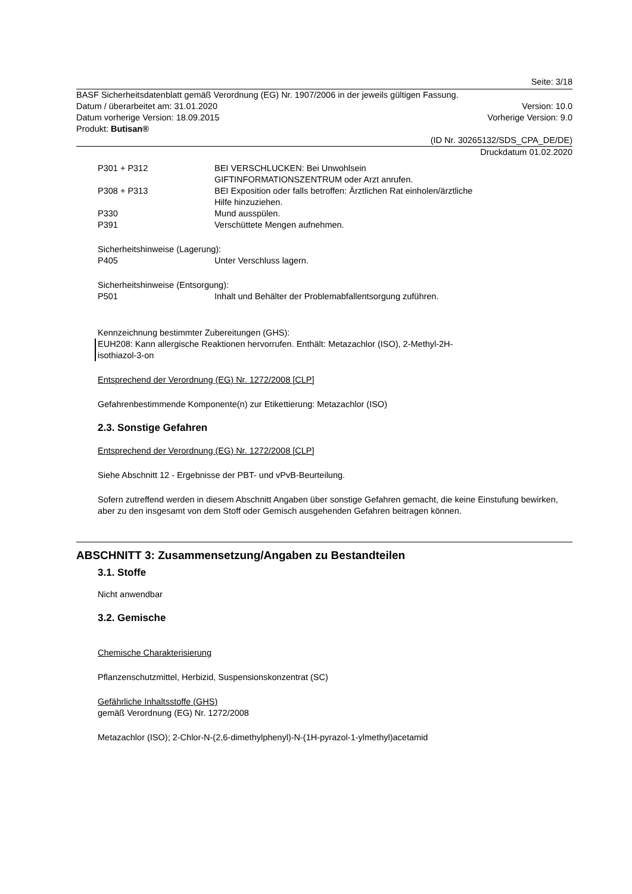Seite: 3/18
BASF Sicherheitsdatenblatt gemäß Verordnung (EG) Nr. 1907/2006 in der jeweils gültigen Fassung.
Datum / überarbeitet am: 31.01.2020 Version: 10.0
Datum vorherige Version: 18.09.2015 Vorherige Version: 9.0
Produkt: Butisan®
(ID Nr. 30265132/SDS_CPA_DE/DE)
Druckdatum 01.02.2020
P301 + P312 BEI VERSCHLUCKEN: Bei Unwohlsein
GIFTINFORMATIONSZENTRUM oder Arzt anrufen.
P308 + P313 BEI Exposition oder falls betroffen: Ärztlichen Rat einholen/ärztliche
Hilfe hinzuziehen.
P330 Mund ausspülen.
P391 Verschüttete Mengen aufnehmen.
Sicherheitshinweise (Lagerung):
P405 Unter Verschluss lagern.
Sicherheitshinweise (Entsorgung):
P501 Inhalt und Behälter der Problemabfallentsorgung zuführen.
Kennzeichnung bestimmter Zubereitungen (GHS):
EUH208: Kann allergische Reaktionen hervorrufen. Enthält: Metazachlor (ISO), 2-Methyl-2H-
isothiazol-3-on
Entsprechend der Verordnung (EG) Nr. 1272/2008 [CLP]
Gefahrenbestimmende Komponente(n) zur Etikettierung: Metazachlor (ISO)
2.3. Sonstige Gefahren
Entsprechend der Verordnung (EG) Nr. 1272/2008 [CLP]
Siehe Abschnitt 12 - Ergebnisse der PBT- und vPvB-Beurteilung.
Sofern zutreffend werden in diesem Abschnitt Angaben über sonstige Gefahren gemacht, die keine Einstufung bewirken, aber zu den insgesamt von dem Stoff oder Gemisch ausgehenden Gefahren beitragen können.
ABSCHNITT 3: Zusammensetzung/Angaben zu Bestandteilen
3.1. Stoffe
Nicht anwendbar
3.2. Gemische
Chemische Charakterisierung
Pflanzenschutzmittel, Herbizid, Suspensionskonzentrat (SC)
Gefährliche Inhaltsstoffe (GHS)
gemäß Verordnung (EG) Nr. 1272/2008
Metazachlor (ISO); 2-Chlor-N-(2,6-dimethylphenyl)-N-(1H-pyrazol-1-ylmethyl)acetamid